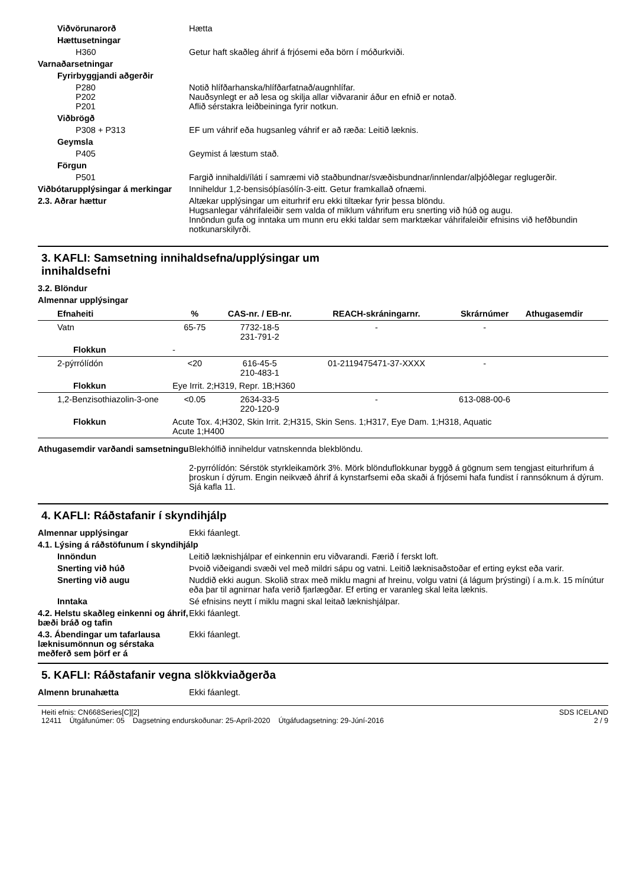Viðvörunarorð Hætta
Hættusetningar
H360 Getur haft skaðleg áhrif á frjósemi eða börn í móðurkviði.
Varnaðarsetningar
Fyrirbyggjandi aðgerðir
P280
P202
P201
Notið hlífðarhanska/hlífðarfatnað/augnhlífar.
Nauðsynlegt er að lesa og skilja allar viðvaranir áður en efnið er notað.
Aflið sérstakra leiðbeininga fyrir notkun.
Viðbrögð
P308 + P313 EF um váhrif eða hugsanleg váhrif er að ræða: Leitið læknis.
Geymsla
P405 Geymist á læstum stað.
Förgun
P501 Fargið innihaldi/íláti í samræmi við staðbundnar/svæðisbundnar/innlendar/alþjóðlegar reglugerðir.
Viðbótarupplýsingar á merkingar
Inniheldur 1,2-bensisóþíasólín-3-eitt. Getur framkallað ofnæmi.
2.3. Aðrar hættur Altækar upplýsingar um eiturhrif eru ekki tiltækar fyrir þessa blöndu.
Hugsanlegar váhrifaleiðir sem valda of miklum váhrifum eru snerting við húð og augu.
Innöndun gufa og inntaka um munn eru ekki taldar sem marktækar váhrifaleiðir efnisins við hefðbundin notkunarskilyrði.
3. KAFLI: Samsetning innihaldsefna/upplýsingar um
innihaldsefni
3.2. Blöndur
Almennar upplýsingar
| Efnaheiti | | % | CAS-nr. / EB-nr. | REACH-skráningarnr. | Skrárnúmer | Athugasemdir |
| --- | --- | --- | --- | --- | --- | --- |
| Vatn | | 65-75 | 7732-18-5 231-791-2 | - | - | |
| Flokkun | - | | | | | |
| 2-pýrrólídón | | <20 | 616-45-5 210-483-1 | 01-2119475471-37-XXXX | - | |
| Flokkun | Eye Irrit. 2;H319, Repr. 1B;H360 | | | | | |
| 1,2-Benzisothiazolin-3-one | | <0.05 | 2634-33-5 220-120-9 | - | 613-088-00-6 | |
| Flokkun | Acute Tox. 4;H302, Skin Irrit. 2;H315, Skin Sens. 1;H317, Eye Dam. 1;H318, Aquatic Acute 1;H400 | | | | | |
Athugasemdir varðandi samsetningu
Blekhólfið inniheldur vatnskennda blekblöndu.
2-pyrrólídón: Sérstök styrkleikamörk 3%. Mörk blönduflokkunar byggð á gögnum sem tengjast eiturhrifum á þroskun í dýrum. Engin neikvæð áhrif á kynstarfsemi eða skaði á frjósemi hafa fundist í rannsóknum á dýrum. Sjá kafla 11.
4. KAFLI: Ráðstafanir í skyndihjálp
Almennar upplýsingar Ekki fáanlegt.
4.1. Lýsing á ráðstöfunum í skyndihjálp
Innöndun Leitið læknishjálpar ef einkennin eru viðvarandi. Færið í ferskt loft.
Snerting við húð Þvoið viðeigandi svæði vel með mildri sápu og vatni. Leitið læknisaðstoðar ef erting eykst eða varir.
Snerting við augu Nuddið ekki augun. Skolið strax með miklu magni af hreinu, volgu vatni (á lágum þrýstingi) í a.m.k. 15 mínútur eða þar til agnirnar hafa verið fjarlægðar. Ef erting er varanleg skal leita læknis.
Inntaka Sé efnisins neytt í miklu magni skal leitað læknishjálpar.
4.2. Helstu skaðleg einkenni og áhrif, bæði bráð og tafin
Ekki fáanlegt.
4.3. Ábendingar um tafarlausa læknisumönnun og sérstaka meðferð sem þörf er á
Ekki fáanlegt.
5. KAFLI: Ráðstafanir vegna slökkviaðgerða
Almenn brunahætta Ekki fáanlegt.
Heiti efnis: CN668Series[C][2]
12411 Útgáfunúmer: 05 Dagsetning endurskoðunar: 25-Apríl-2020 Útgáfudagsetning: 29-Júní-2016
SDS ICELAND
2 / 9